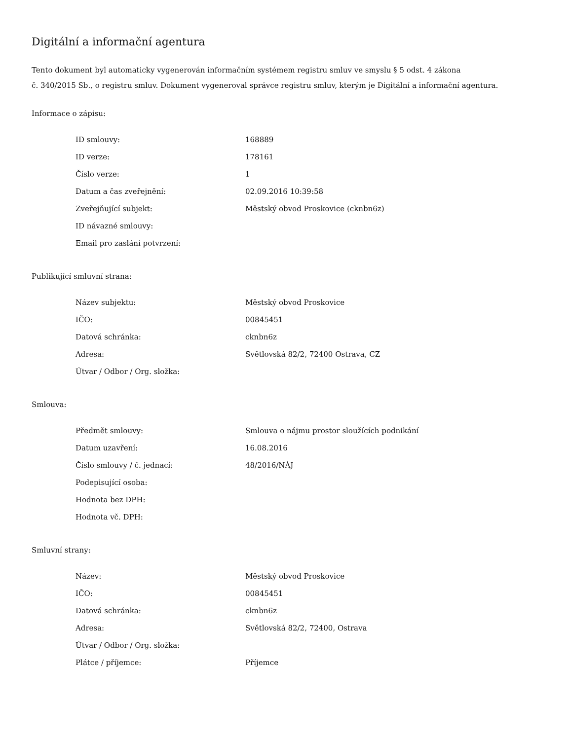Digitální a informační agentura
Tento dokument byl automaticky vygenerován informačním systémem registru smluv ve smyslu § 5 odst. 4 zákona
č. 340/2015 Sb., o registru smluv. Dokument vygeneroval správce registru smluv, kterým je Digitální a informační agentura.
Informace o zápisu:
| ID smlouvy: | 168889 |
| ID verze: | 178161 |
| Číslo verze: | 1 |
| Datum a čas zveřejnění: | 02.09.2016 10:39:58 |
| Zveřejňující subjekt: | Městský obvod Proskovice (cknbn6z) |
| ID návazné smlouvy: | |
| Email pro zaslání potvrzení: | |
Publikující smluvní strana:
| Název subjektu: | Městský obvod Proskovice |
| IČO: | 00845451 |
| Datová schránka: | cknbn6z |
| Adresa: | Světlovská 82/2, 72400 Ostrava, CZ |
| Útvar / Odbor / Org. složka: | |
Smlouva:
| Předmět smlouvy: | Smlouva o nájmu prostor sloužících podnikání |
| Datum uzavření: | 16.08.2016 |
| Číslo smlouvy / č. jednací: | 48/2016/NÁJ |
| Podepisující osoba: | |
| Hodnota bez DPH: | |
| Hodnota vč. DPH: | |
Smluvní strany:
| Název: | Městský obvod Proskovice |
| IČO: | 00845451 |
| Datová schránka: | cknbn6z |
| Adresa: | Světlovská 82/2, 72400, Ostrava |
| Útvar / Odbor / Org. složka: | |
| Plátce / příjemce: | Příjemce |